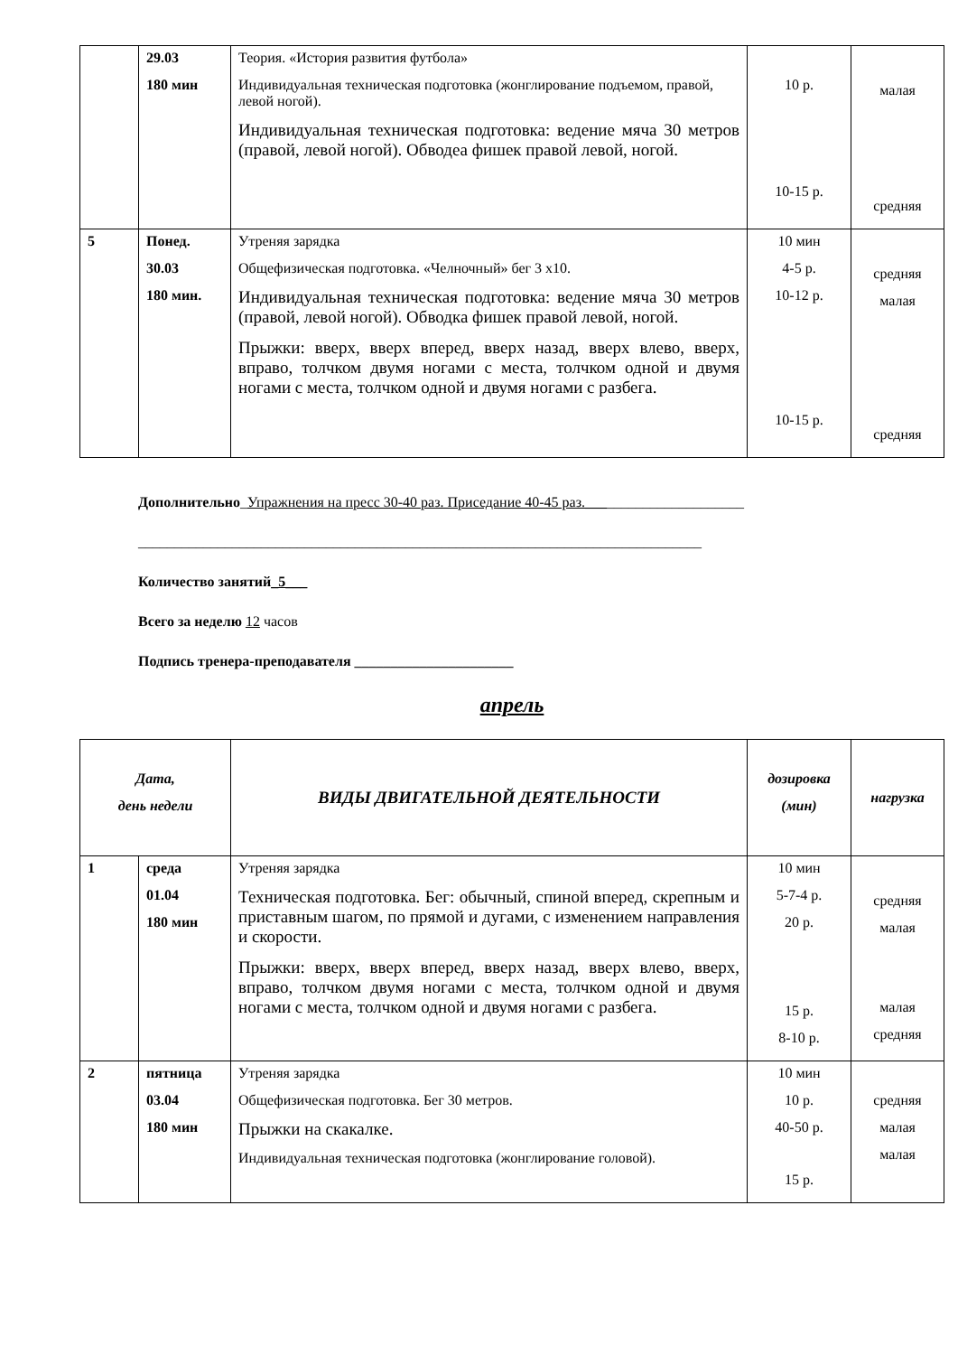| | 29.03 180 мин | Теория. «История развития футбола» Индивидуальная техническая подготовка (жонглирование подъемом, правой, левой ногой). Индивидуальная техническая подготовка: ведение мяча 30 метров (правой, левой ногой). Обводеа фишек правой левой, ногой. | 10 р. 10-15 р. | малая средняя |
| 5 | Понед. 30.03 180 мин. | Утреняя зарядка Общефизическая подготовка. «Челночный» бег 3 х10. Индивидуальная техническая подготовка: ведение мяча 30 метров (правой, левой ногой). Обводка фишек правой левой, ногой. Прыжки: вверх, вверх вперед, вверх назад, вверх влево, вверх, вправо, толчком двумя ногами с места, толчком одной и двумя ногами с места, толчком одной и двумя ногами с разбега. | 10 мин 4-5 р. 10-12 р. 10-15 р. | средняя малая средняя |
Дополнительно_Упражнения на пресс 30-40 раз. Приседание 40-45 раз.______________________
______________________________________________________________________________
Количество занятий_5___
Всего за неделю 12 часов
Подпись тренера-преподавателя ______________________
апрель
| Дата, день недели | | ВИДЫ ДВИГАТЕЛЬНОЙ ДЕЯТЕЛЬНОСТИ | дозировка (мин) | нагрузка |
| --- | --- | --- | --- | --- |
| 1 | среда 01.04 180 мин | Утреняя зарядка Техническая подготовка. Бег: обычный, спиной вперед, скрепным и приставным шагом, по прямой и дугами, с изменением направления и скорости. Прыжки: вверх, вверх вперед, вверх назад, вверх влево, вверх, вправо, толчком двумя ногами с места, толчком одной и двумя ногами с места, толчком одной и двумя ногами с разбега. | 10 мин 5-7-4 р. 20 р. 15 р. 8-10 р. | средняя малая малая средняя |
| 2 | пятница 03.04 180 мин | Утреняя зарядка Общефизическая подготовка. Бег 30 метров. Прыжки на скакалке. Индивидуальная техническая подготовка (жонглирование головой). | 10 мин 10 р. 40-50 р. 15 р. | средняя малая малая |